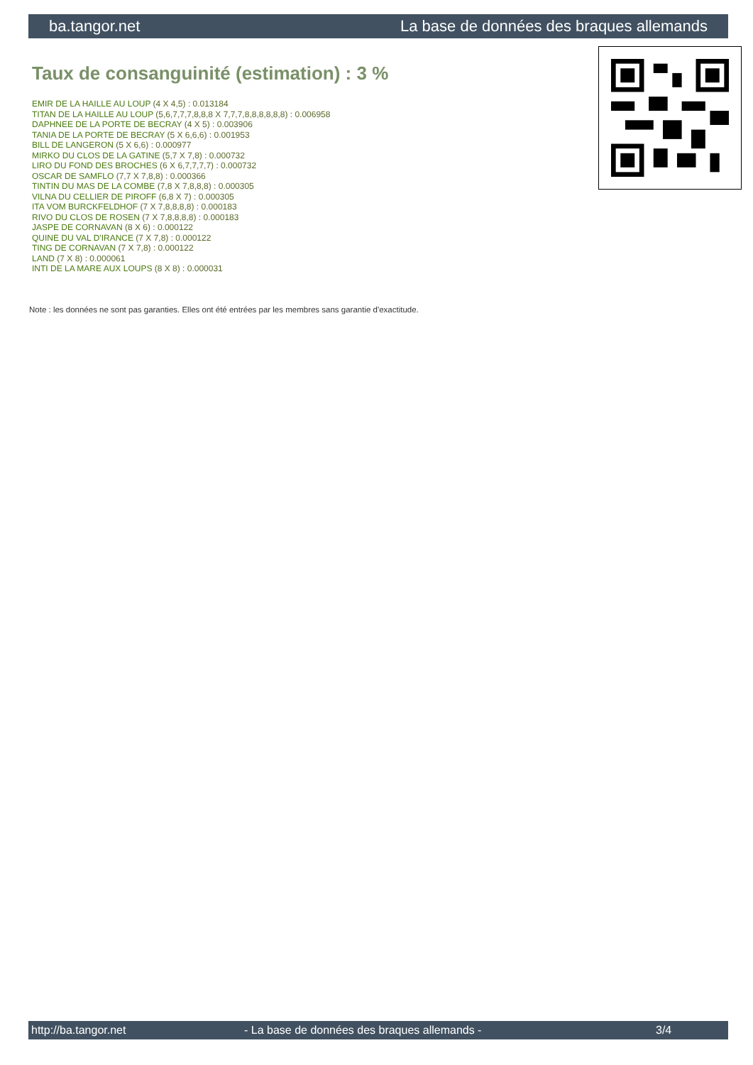ba.tangor.net La base de données des braques allemands
Taux de consanguinité (estimation) : 3 %
EMIR DE LA HAILLE AU LOUP (4 X 4,5) : 0.013184
TITAN DE LA HAILLE AU LOUP (5,6,7,7,7,8,8,8 X 7,7,7,8,8,8,8,8,8) : 0.006958
DAPHNEE DE LA PORTE DE BECRAY (4 X 5) : 0.003906
TANIA DE LA PORTE DE BECRAY (5 X 6,6,6) : 0.001953
BILL DE LANGERON (5 X 6,6) : 0.000977
MIRKO DU CLOS DE LA GATINE (5,7 X 7,8) : 0.000732
LIRO DU FOND DES BROCHES (6 X 6,7,7,7,7) : 0.000732
OSCAR DE SAMFLO (7,7 X 7,8,8) : 0.000366
TINTIN DU MAS DE LA COMBE (7,8 X 7,8,8,8) : 0.000305
VILNA DU CELLIER DE PIROFF (6,8 X 7) : 0.000305
ITA VOM BURCKFELDHOF (7 X 7,8,8,8,8) : 0.000183
RIVO DU CLOS DE ROSEN (7 X 7,8,8,8,8) : 0.000183
JASPE DE CORNAVAN (8 X 6) : 0.000122
QUINE DU VAL D'IRANCE (7 X 7,8) : 0.000122
TING DE CORNAVAN (7 X 7,8) : 0.000122
LAND (7 X 8) : 0.000061
INTI DE LA MARE AUX LOUPS (8 X 8) : 0.000031
Note : les données ne sont pas garanties. Elles ont été entrées par les membres sans garantie d'exactitude.
http://ba.tangor.net - La base de données des braques allemands - 3/4